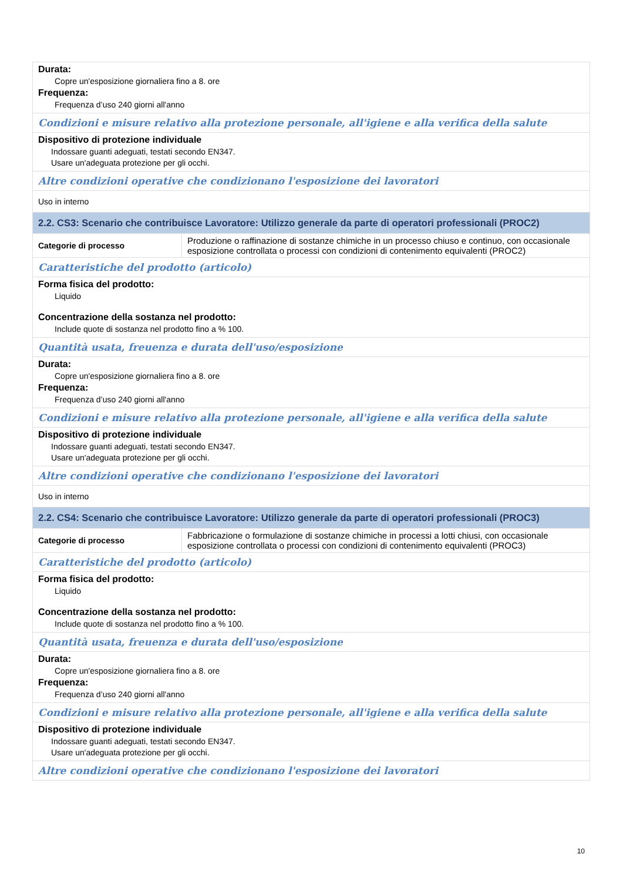| Durata: Copre un'esposizione giornaliera fino a 8. ore Frequenza: Frequenza d’uso 240 giorni all'anno | |
| Condizioni e misure relativo alla protezione personale, all'igiene e alla verifica della salute | |
| Dispositivo di protezione individuale Indossare guanti adeguati, testati secondo EN347. Usare un'adeguata protezione per gli occhi. | |
| Altre condizioni operative che condizionano l'esposizione dei lavoratori | |
| Uso in interno | |
| 2.2. CS3: Scenario che contribuisce Lavoratore: Utilizzo generale da parte di operatori professionali (PROC2) | |
| Categorie di processo | Produzione o raffinazione di sostanze chimiche in un processo chiuso e continuo, con occasionale esposizione controllata o processi con condizioni di contenimento equivalenti (PROC2) |
| Caratteristiche del prodotto (articolo) | |
| Forma fisica del prodotto: Liquido Concentrazione della sostanza nel prodotto: Include quote di sostanza nel prodotto fino a % 100. | |
| Quantità usata, freuenza e durata dell'uso/esposizione | |
| Durata: Copre un'esposizione giornaliera fino a 8. ore Frequenza: Frequenza d’uso 240 giorni all'anno | |
| Condizioni e misure relativo alla protezione personale, all'igiene e alla verifica della salute | |
| Dispositivo di protezione individuale Indossare guanti adeguati, testati secondo EN347. Usare un'adeguata protezione per gli occhi. | |
| Altre condizioni operative che condizionano l'esposizione dei lavoratori | |
| Uso in interno | |
| 2.2. CS4: Scenario che contribuisce Lavoratore: Utilizzo generale da parte di operatori professionali (PROC3) | |
| Categorie di processo | Fabbricazione o formulazione di sostanze chimiche in processi a lotti chiusi, con occasionale esposizione controllata o processi con condizioni di contenimento equivalenti (PROC3) |
| Caratteristiche del prodotto (articolo) | |
| Forma fisica del prodotto: Liquido Concentrazione della sostanza nel prodotto: Include quote di sostanza nel prodotto fino a % 100. | |
| Quantità usata, freuenza e durata dell'uso/esposizione | |
| Durata: Copre un'esposizione giornaliera fino a 8. ore Frequenza: Frequenza d’uso 240 giorni all'anno | |
| Condizioni e misure relativo alla protezione personale, all'igiene e alla verifica della salute | |
| Dispositivo di protezione individuale Indossare guanti adeguati, testati secondo EN347. Usare un'adeguata protezione per gli occhi. | |
| Altre condizioni operative che condizionano l'esposizione dei lavoratori | |
10